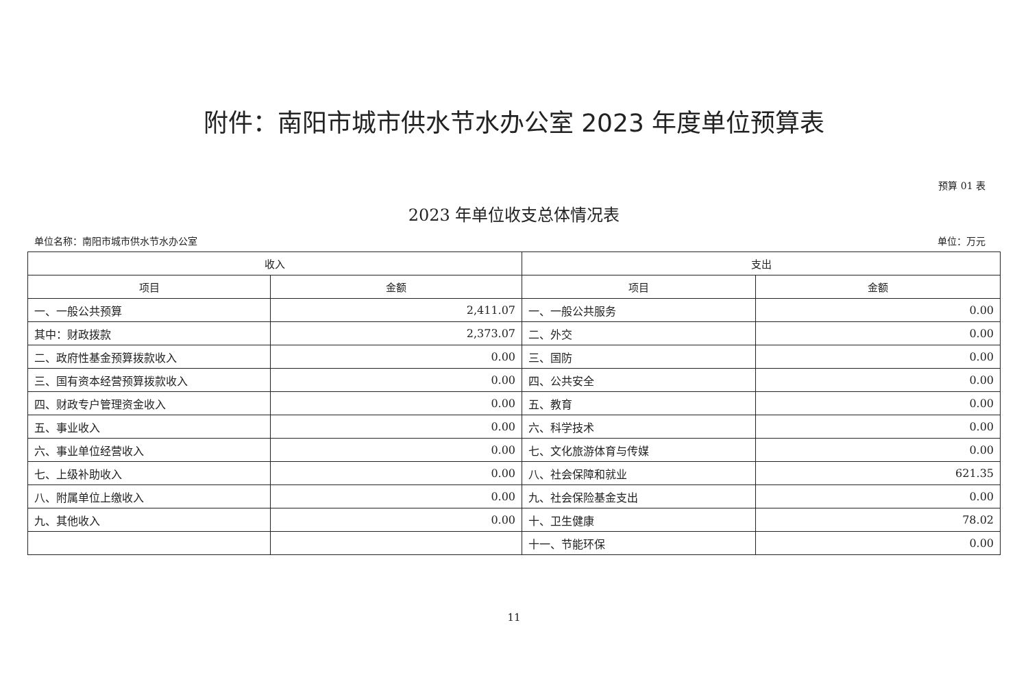附件：南阳市城市供水节水办公室 2023 年度单位预算表
预算 01 表
2023 年单位收支总体情况表
单位名称：南阳市城市供水节水办公室 单位：万元
| 收入 | | 支出 | |
| --- | --- | --- | --- |
| 项目 | 金额 | 项目 | 金额 |
| 一、一般公共预算 | 2,411.07 | 一、一般公共服务 | 0.00 |
| 其中：财政拨款 | 2,373.07 | 二、外交 | 0.00 |
| 二、政府性基金预算拨款收入 | 0.00 | 三、国防 | 0.00 |
| 三、国有资本经营预算拨款收入 | 0.00 | 四、公共安全 | 0.00 |
| 四、财政专户管理资金收入 | 0.00 | 五、教育 | 0.00 |
| 五、事业收入 | 0.00 | 六、科学技术 | 0.00 |
| 六、事业单位经营收入 | 0.00 | 七、文化旅游体育与传媒 | 0.00 |
| 七、上级补助收入 | 0.00 | 八、社会保障和就业 | 621.35 |
| 八、附属单位上缴收入 | 0.00 | 九、社会保险基金支出 | 0.00 |
| 九、其他收入 | 0.00 | 十、卫生健康 | 78.02 |
| | | 十一、节能环保 | 0.00 |
11